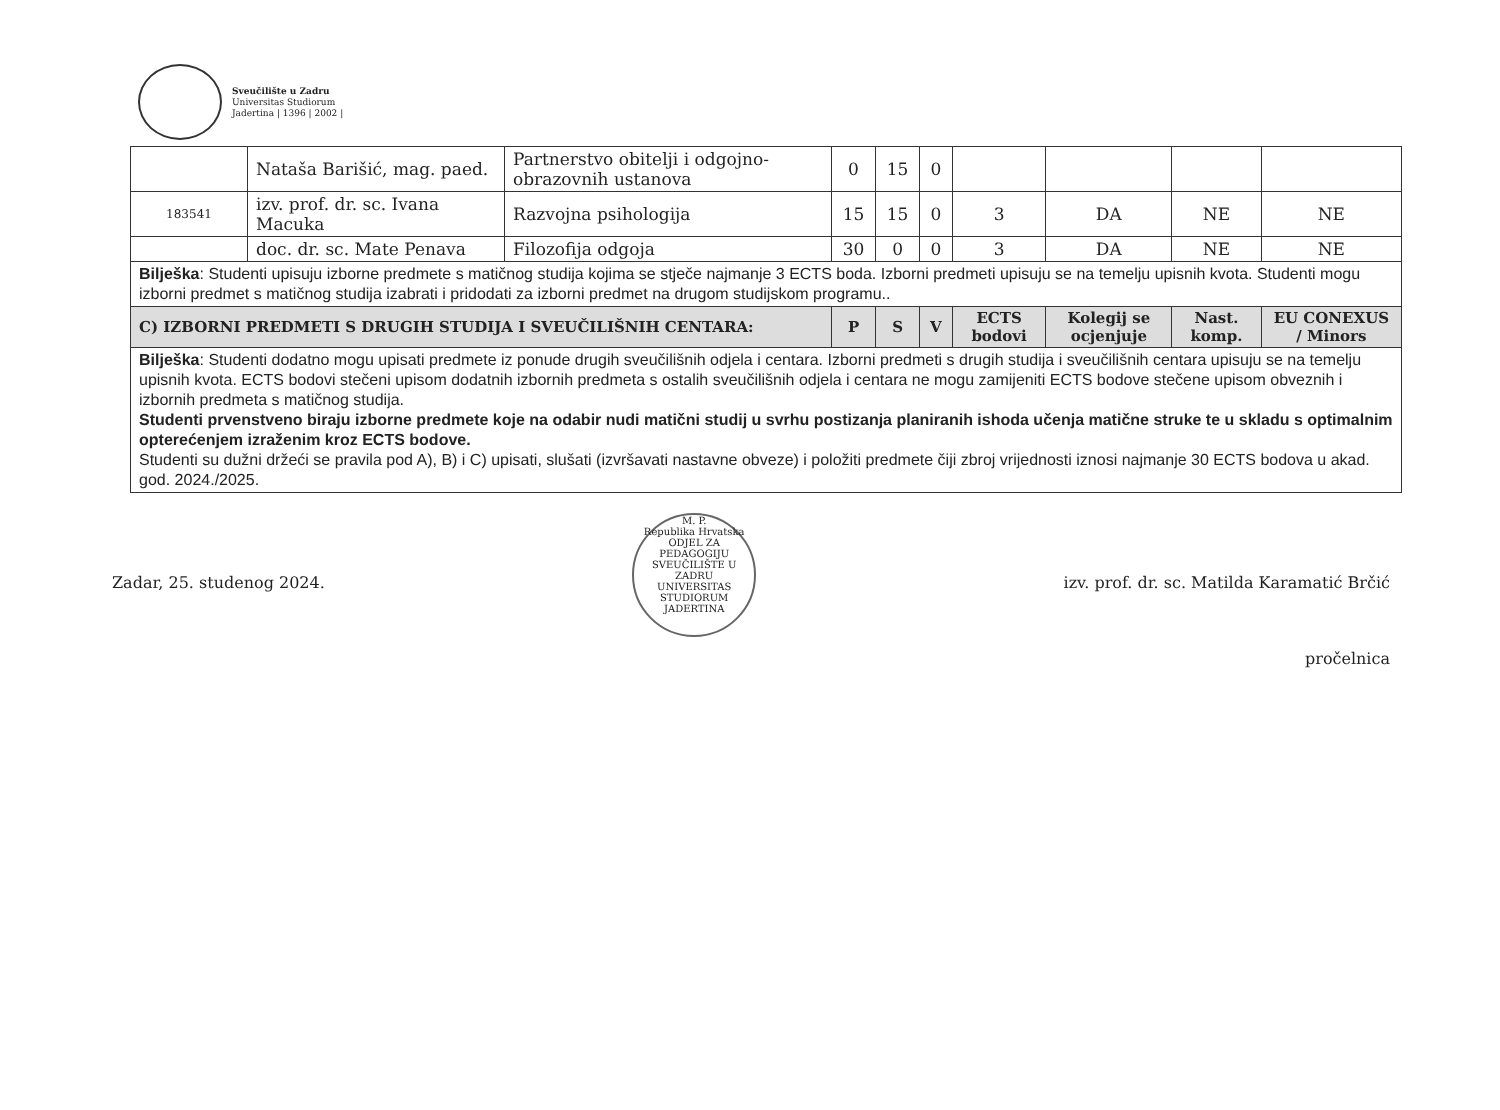Sveučilište u Zadru
Universitas Studiorum
Jadertina | 1396 | 2002 |
| | Nataša Barišić, mag. paed. | Partnerstvo obitelji i odgojno-obrazovnih ustanova | 0 | 15 | 0 | | | | |
| 183541 | izv. prof. dr. sc. Ivana Macuka | Razvojna psihologija | 15 | 15 | 0 | 3 | DA | NE | NE |
| | doc. dr. sc. Mate Penava | Filozofija odgoja | 30 | 0 | 0 | 3 | DA | NE | NE |
| Bilješka : Studenti upisuju izborne predmete s matičnog studija kojima se stječe najmanje 3 ECTS boda. Izborni predmeti upisuju se na temelju upisnih kvota. Studenti mogu izborni predmet s matičnog studija izabrati i pridodati za izborni predmet na drugom studijskom programu.. | | | | | | | | | |
| C) IZBORNI PREDMETI S DRUGIH STUDIJA I SVEUČILIŠNIH CENTARA: | | | P | S | V | ECTS bodovi | Kolegij se ocjenjuje | Nast. komp. | EU CONEXUS / Minors |
| Bilješka : Studenti dodatno mogu upisati predmete iz ponude drugih sveučilišnih odjela i centara. Izborni predmeti s drugih studija i sveučilišnih centara upisuju se na temelju upisnih kvota. ECTS bodovi stečeni upisom dodatnih izbornih predmeta s ostalih sveučilišnih odjela i centara ne mogu zamijeniti ECTS bodove stečene upisom obveznih i izbornih predmeta s matičnog studija. Studenti prvenstveno biraju izborne predmete koje na odabir nudi matični studij u svrhu postizanja planiranih ishoda učenja matične struke te u skladu s optimalnim opterećenjem izraženim kroz ECTS bodove. Studenti su dužni držeći se pravila pod A), B) i C) upisati, slušati (izvršavati nastavne obveze) i položiti predmete čiji zbroj vrijednosti iznosi najmanje 30 ECTS bodova u akad. god. 2024./2025. | | | | | | | | | |
Zadar, 25. studenog 2024.
M. P.
Republika Hrvatska
ODJEL ZA PEDAGOGIJU
SVEUČILIŠTE U ZADRU
UNIVERSITAS STUDIORUM JADERTINA
izv. prof. dr. sc. Matilda Karamatić Brčić
pročelnica